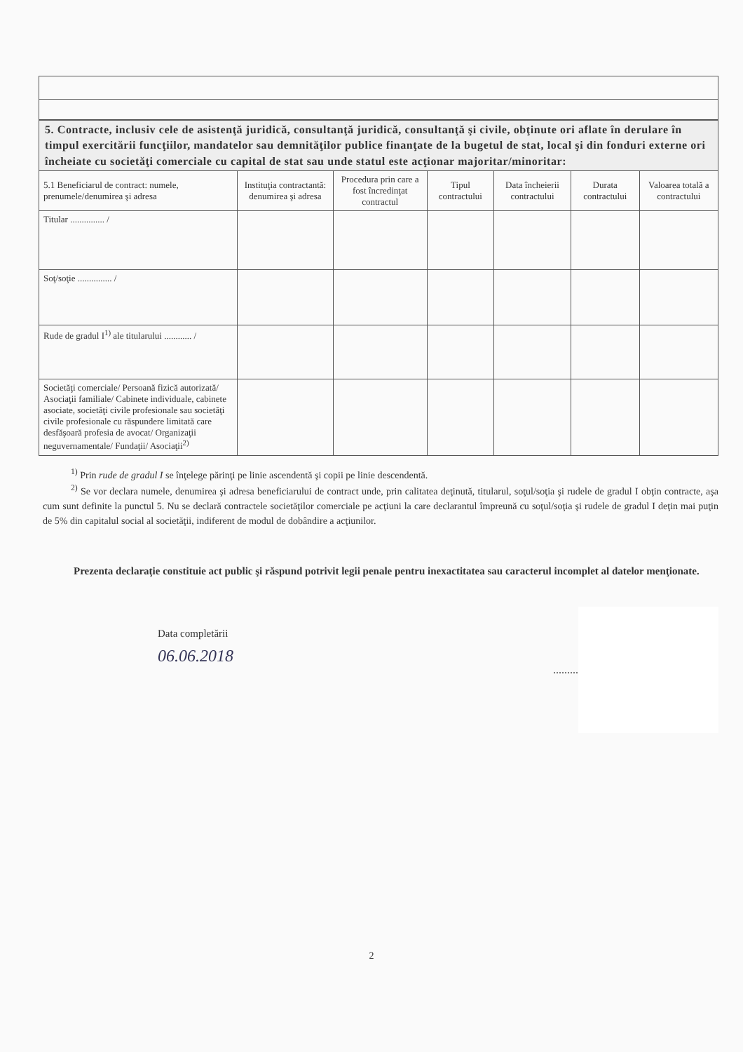| 5. Contracte, inclusiv cele de asistenţă juridică, consultanţă juridică, consultanţă şi civile, obţinute ori aflate în derulare în timpul exercitării funcţiilor, mandatelor sau demnităţilor publice finanţate de la bugetul de stat, local şi din fonduri externe ori încheiate cu societăţi comerciale cu capital de stat sau unde statul este acţionar majoritar/minoritar: | | | | | | |
| 5.1 Beneficiarul de contract: numele, prenumele/denumirea şi adresa | Instituţia contractantă: denumirea şi adresa | Procedura prin care a fost încredinţat contractul | Tipul contractului | Data încheierii contractului | Durata contractului | Valoarea totală a contractului |
| Titular ............... / | | | | | | |
| Soţ/soţie ............... / | | | | | | |
| Rude de gradul I<sup>1)</sup> ale titularului ............ / | | | | | | |
| Societăţi comerciale/ Persoană fizică autorizată/ Asociaţii familiale/ Cabinete individuale, cabinete asociate, societăţi civile profesionale sau societăţi civile profesionale cu răspundere limitată care desfăşoară profesia de avocat/ Organizaţii neguvernamentale/ Fundaţii/ Asociaţii<sup>2)</sup> | | | | | | |
<sup>1)</sup> Prin rude de gradul I se înţelege părinţi pe linie ascendentă şi copii pe linie descendentă.
<sup>2)</sup> Se vor declara numele, denumirea şi adresa beneficiarului de contract unde, prin calitatea deţinută, titularul, soţul/soţia şi rudele de gradul I obţin contracte, aşa cum sunt definite la punctul 5. Nu se declară contractele societăţilor comerciale pe acţiuni la care declarantul împreună cu soţul/soţia şi rudele de gradul I deţin mai puţin de 5% din capitalul social al societăţii, indiferent de modul de dobândire a acţiunilor.
Prezenta declaraţie constituie act public şi răspund potrivit legii penale pentru inexactitatea sau caracterul incomplet al datelor menţionate.
Data completării
06.06.2018
.........
2